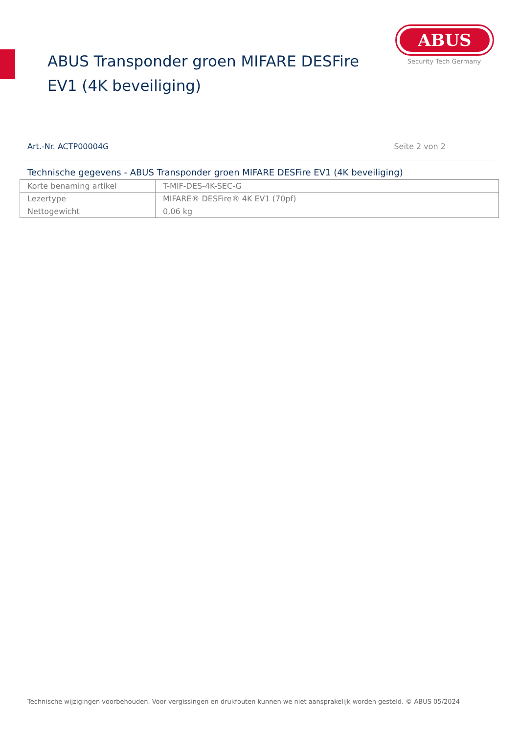ABUS
Security Tech Germany
ABUS Transponder groen MIFARE DESFire EV1 (4K beveiliging)
Art.-Nr. ACTP00004G Seite 2 von 2
Technische gegevens - ABUS Transponder groen MIFARE DESFire EV1 (4K beveiliging)
| Korte benaming artikel | T-MIF-DES-4K-SEC-G |
| Lezertype | MIFARE® DESFire® 4K EV1 (70pf) |
| Nettogewicht | 0,06 kg |
Technische wijzigingen voorbehouden. Voor vergissingen en drukfouten kunnen we niet aansprakelijk worden gesteld. © ABUS 05/2024